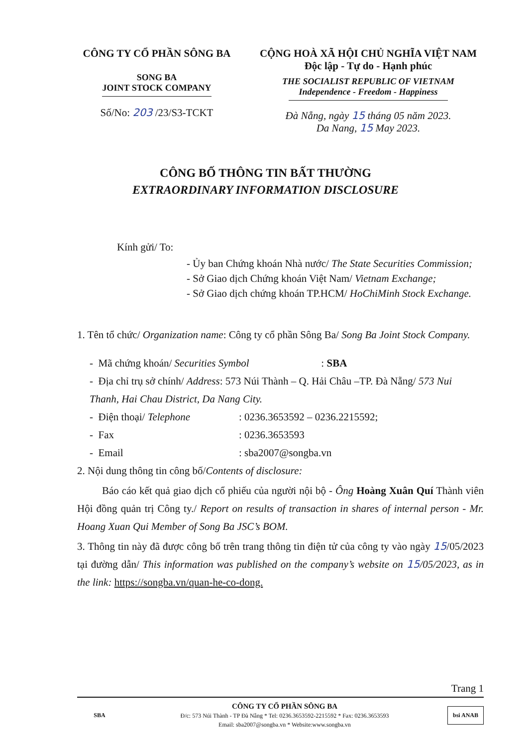CÔNG TY CỔ PHẦN SÔNG BA
SONG BA
JOINT STOCK COMPANY
Số/No: 203 /23/S3-TCKT
CỘNG HOÀ XÃ HỘI CHỦ NGHĨA VIỆT NAM
Độc lập - Tự do - Hạnh phúc
THE SOCIALIST REPUBLIC OF VIETNAM
Independence - Freedom - Happiness
Đà Nẵng, ngày 15 tháng 05 năm 2023.
Da Nang, 15 May 2023.
CÔNG BỐ THÔNG TIN BẤT THƯỜNG
EXTRAORDINARY INFORMATION DISCLOSURE
Kính gửi/ To:
- Ủy ban Chứng khoán Nhà nước/ The State Securities Commission;
- Sở Giao dịch Chứng khoán Việt Nam/ Vietnam Exchange;
- Sở Giao dịch chứng khoán TP.HCM/ HoChiMinh Stock Exchange.
1. Tên tổ chức/ Organization name: Công ty cổ phần Sông Ba/ Song Ba Joint Stock Company.
- Mã chứng khoán/ Securities Symbol: SBA
- Địa chỉ trụ sở chính/ Address: 573 Núi Thành – Q. Hải Châu –TP. Đà Nẵng/ 573 Nui Thanh, Hai Chau District, Da Nang City.
- Điện thoại/ Telephone : 0236.3653592 – 0236.2215592;
- Fax : 0236.3653593
- Email : sba2007@songba.vn
2. Nội dung thông tin công bố/Contents of disclosure:
Báo cáo kết quả giao dịch cổ phiếu của người nội bộ - Ông Hoàng Xuân Quí Thành viên Hội đồng quản trị Công ty./ Report on results of transaction in shares of internal person - Mr. Hoang Xuan Qui Member of Song Ba JSC’s BOM.
3. Thông tin này đã được công bố trên trang thông tin điện tử của công ty vào ngày 15/05/2023 tại đường dẫn/ This information was published on the company’s website on 15/05/2023, as in the link: https://songba.vn/quan-he-co-dong.
Trang 1
SBA
CÔNG TY CỔ PHẦN SÔNG BA
Đ/c: 573 Núi Thành - TP Đà Nẵng * Tel: 0236.3653592-2215592 * Fax: 0236.3653593
Email: sba2007@songba.vn * Website:www.songba.vn
bsi ANAB